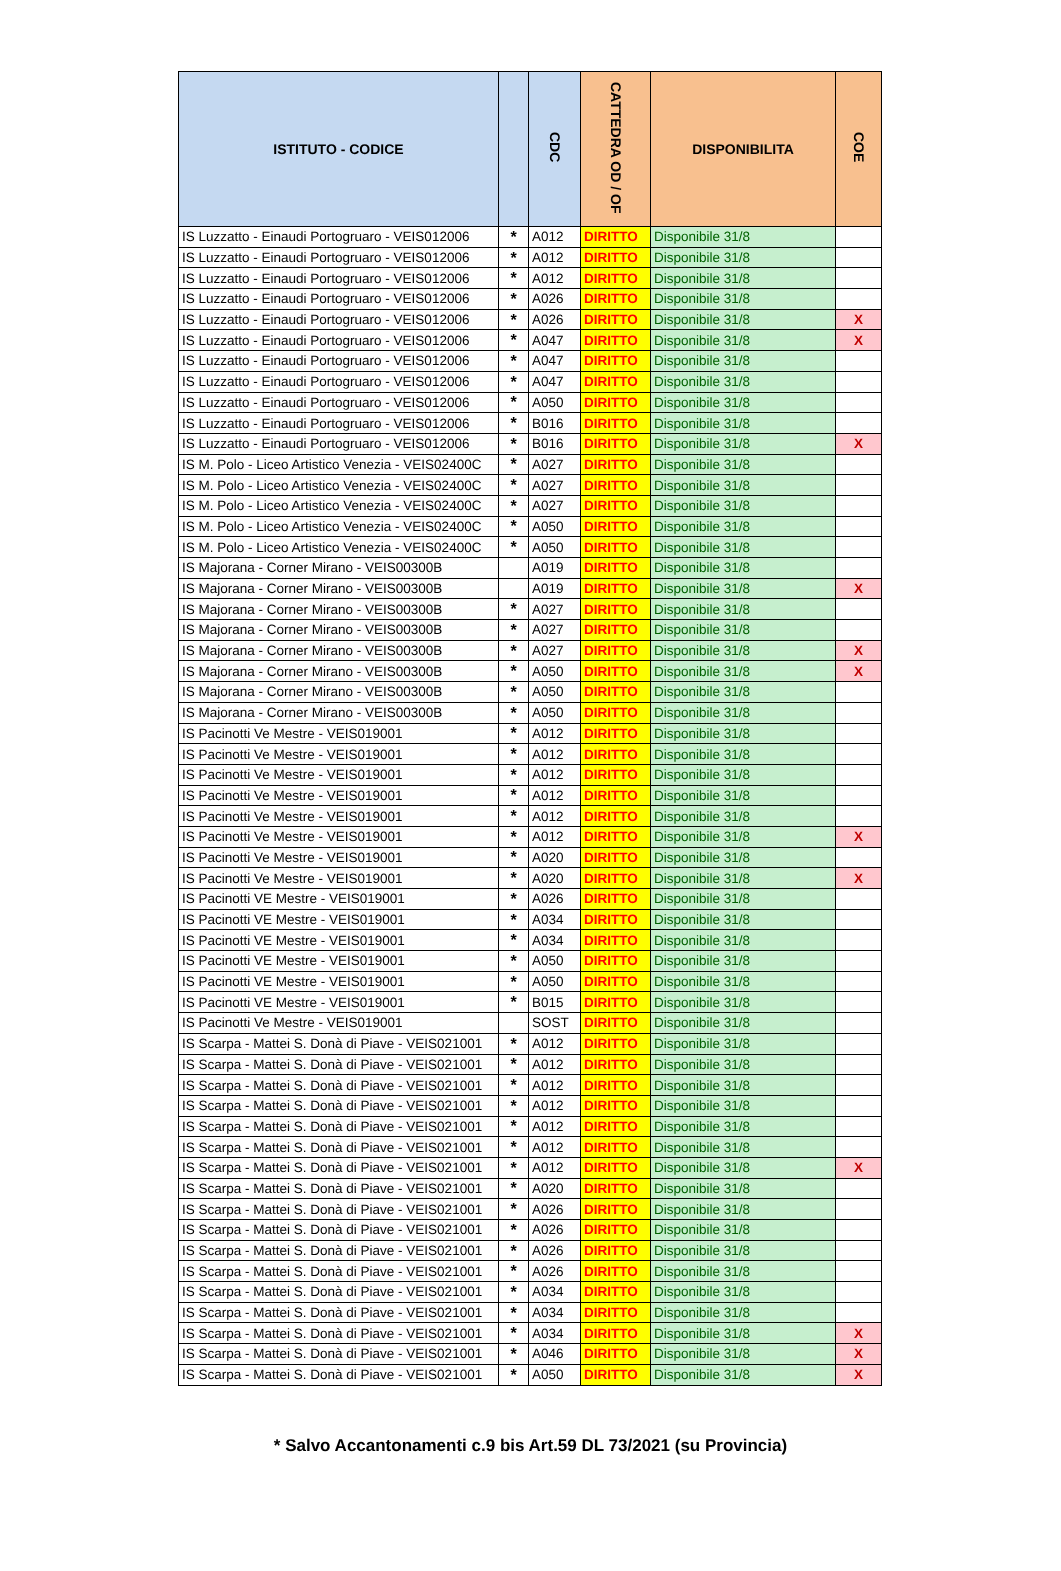| ISTITUTO - CODICE | | CDC | CATTEDRA OD / OF | DISPONIBILITA | COE |
| --- | --- | --- | --- | --- | --- |
| IS Luzzatto - Einaudi Portogruaro - VEIS012006 | * | A012 | DIRITTO | Disponibile 31/8 | |
| IS Luzzatto - Einaudi Portogruaro - VEIS012006 | * | A012 | DIRITTO | Disponibile 31/8 | |
| IS Luzzatto - Einaudi Portogruaro - VEIS012006 | * | A012 | DIRITTO | Disponibile 31/8 | |
| IS Luzzatto - Einaudi Portogruaro - VEIS012006 | * | A026 | DIRITTO | Disponibile 31/8 | |
| IS Luzzatto - Einaudi Portogruaro - VEIS012006 | * | A026 | DIRITTO | Disponibile 31/8 | X |
| IS Luzzatto - Einaudi Portogruaro - VEIS012006 | * | A047 | DIRITTO | Disponibile 31/8 | X |
| IS Luzzatto - Einaudi Portogruaro - VEIS012006 | * | A047 | DIRITTO | Disponibile 31/8 | |
| IS Luzzatto - Einaudi Portogruaro - VEIS012006 | * | A047 | DIRITTO | Disponibile 31/8 | |
| IS Luzzatto - Einaudi Portogruaro - VEIS012006 | * | A050 | DIRITTO | Disponibile 31/8 | |
| IS Luzzatto - Einaudi Portogruaro - VEIS012006 | * | B016 | DIRITTO | Disponibile 31/8 | |
| IS Luzzatto - Einaudi Portogruaro - VEIS012006 | * | B016 | DIRITTO | Disponibile 31/8 | X |
| IS M. Polo - Liceo Artistico Venezia - VEIS02400C | * | A027 | DIRITTO | Disponibile 31/8 | |
| IS M. Polo - Liceo Artistico Venezia - VEIS02400C | * | A027 | DIRITTO | Disponibile 31/8 | |
| IS M. Polo - Liceo Artistico Venezia - VEIS02400C | * | A027 | DIRITTO | Disponibile 31/8 | |
| IS M. Polo - Liceo Artistico Venezia - VEIS02400C | * | A050 | DIRITTO | Disponibile 31/8 | |
| IS M. Polo - Liceo Artistico Venezia - VEIS02400C | * | A050 | DIRITTO | Disponibile 31/8 | |
| IS Majorana - Corner Mirano - VEIS00300B | | A019 | DIRITTO | Disponibile 31/8 | |
| IS Majorana - Corner Mirano - VEIS00300B | | A019 | DIRITTO | Disponibile 31/8 | X |
| IS Majorana - Corner Mirano - VEIS00300B | * | A027 | DIRITTO | Disponibile 31/8 | |
| IS Majorana - Corner Mirano - VEIS00300B | * | A027 | DIRITTO | Disponibile 31/8 | |
| IS Majorana - Corner Mirano - VEIS00300B | * | A027 | DIRITTO | Disponibile 31/8 | X |
| IS Majorana - Corner Mirano - VEIS00300B | * | A050 | DIRITTO | Disponibile 31/8 | X |
| IS Majorana - Corner Mirano - VEIS00300B | * | A050 | DIRITTO | Disponibile 31/8 | |
| IS Majorana - Corner Mirano - VEIS00300B | * | A050 | DIRITTO | Disponibile 31/8 | |
| IS Pacinotti Ve Mestre - VEIS019001 | * | A012 | DIRITTO | Disponibile 31/8 | |
| IS Pacinotti Ve Mestre - VEIS019001 | * | A012 | DIRITTO | Disponibile 31/8 | |
| IS Pacinotti Ve Mestre - VEIS019001 | * | A012 | DIRITTO | Disponibile 31/8 | |
| IS Pacinotti Ve Mestre - VEIS019001 | * | A012 | DIRITTO | Disponibile 31/8 | |
| IS Pacinotti Ve Mestre - VEIS019001 | * | A012 | DIRITTO | Disponibile 31/8 | |
| IS Pacinotti Ve Mestre - VEIS019001 | * | A012 | DIRITTO | Disponibile 31/8 | X |
| IS Pacinotti Ve Mestre - VEIS019001 | * | A020 | DIRITTO | Disponibile 31/8 | |
| IS Pacinotti Ve Mestre - VEIS019001 | * | A020 | DIRITTO | Disponibile 31/8 | X |
| IS Pacinotti VE Mestre - VEIS019001 | * | A026 | DIRITTO | Disponibile 31/8 | |
| IS Pacinotti VE Mestre - VEIS019001 | * | A034 | DIRITTO | Disponibile 31/8 | |
| IS Pacinotti VE Mestre - VEIS019001 | * | A034 | DIRITTO | Disponibile 31/8 | |
| IS Pacinotti VE Mestre - VEIS019001 | * | A050 | DIRITTO | Disponibile 31/8 | |
| IS Pacinotti VE Mestre - VEIS019001 | * | A050 | DIRITTO | Disponibile 31/8 | |
| IS Pacinotti VE Mestre - VEIS019001 | * | B015 | DIRITTO | Disponibile 31/8 | |
| IS Pacinotti Ve Mestre - VEIS019001 | | SOST | DIRITTO | Disponibile 31/8 | |
| IS Scarpa - Mattei S. Donà di Piave - VEIS021001 | * | A012 | DIRITTO | Disponibile 31/8 | |
| IS Scarpa - Mattei S. Donà di Piave - VEIS021001 | * | A012 | DIRITTO | Disponibile 31/8 | |
| IS Scarpa - Mattei S. Donà di Piave - VEIS021001 | * | A012 | DIRITTO | Disponibile 31/8 | |
| IS Scarpa - Mattei S. Donà di Piave - VEIS021001 | * | A012 | DIRITTO | Disponibile 31/8 | |
| IS Scarpa - Mattei S. Donà di Piave - VEIS021001 | * | A012 | DIRITTO | Disponibile 31/8 | |
| IS Scarpa - Mattei S. Donà di Piave - VEIS021001 | * | A012 | DIRITTO | Disponibile 31/8 | |
| IS Scarpa - Mattei S. Donà di Piave - VEIS021001 | * | A012 | DIRITTO | Disponibile 31/8 | X |
| IS Scarpa - Mattei S. Donà di Piave - VEIS021001 | * | A020 | DIRITTO | Disponibile 31/8 | |
| IS Scarpa - Mattei S. Donà di Piave - VEIS021001 | * | A026 | DIRITTO | Disponibile 31/8 | |
| IS Scarpa - Mattei S. Donà di Piave - VEIS021001 | * | A026 | DIRITTO | Disponibile 31/8 | |
| IS Scarpa - Mattei S. Donà di Piave - VEIS021001 | * | A026 | DIRITTO | Disponibile 31/8 | |
| IS Scarpa - Mattei S. Donà di Piave - VEIS021001 | * | A026 | DIRITTO | Disponibile 31/8 | |
| IS Scarpa - Mattei S. Donà di Piave - VEIS021001 | * | A034 | DIRITTO | Disponibile 31/8 | |
| IS Scarpa - Mattei S. Donà di Piave - VEIS021001 | * | A034 | DIRITTO | Disponibile 31/8 | |
| IS Scarpa - Mattei S. Donà di Piave - VEIS021001 | * | A034 | DIRITTO | Disponibile 31/8 | X |
| IS Scarpa - Mattei S. Donà di Piave - VEIS021001 | * | A046 | DIRITTO | Disponibile 31/8 | X |
| IS Scarpa - Mattei S. Donà di Piave - VEIS021001 | * | A050 | DIRITTO | Disponibile 31/8 | X |
* Salvo Accantonamenti c.9 bis Art.59 DL 73/2021 (su Provincia)